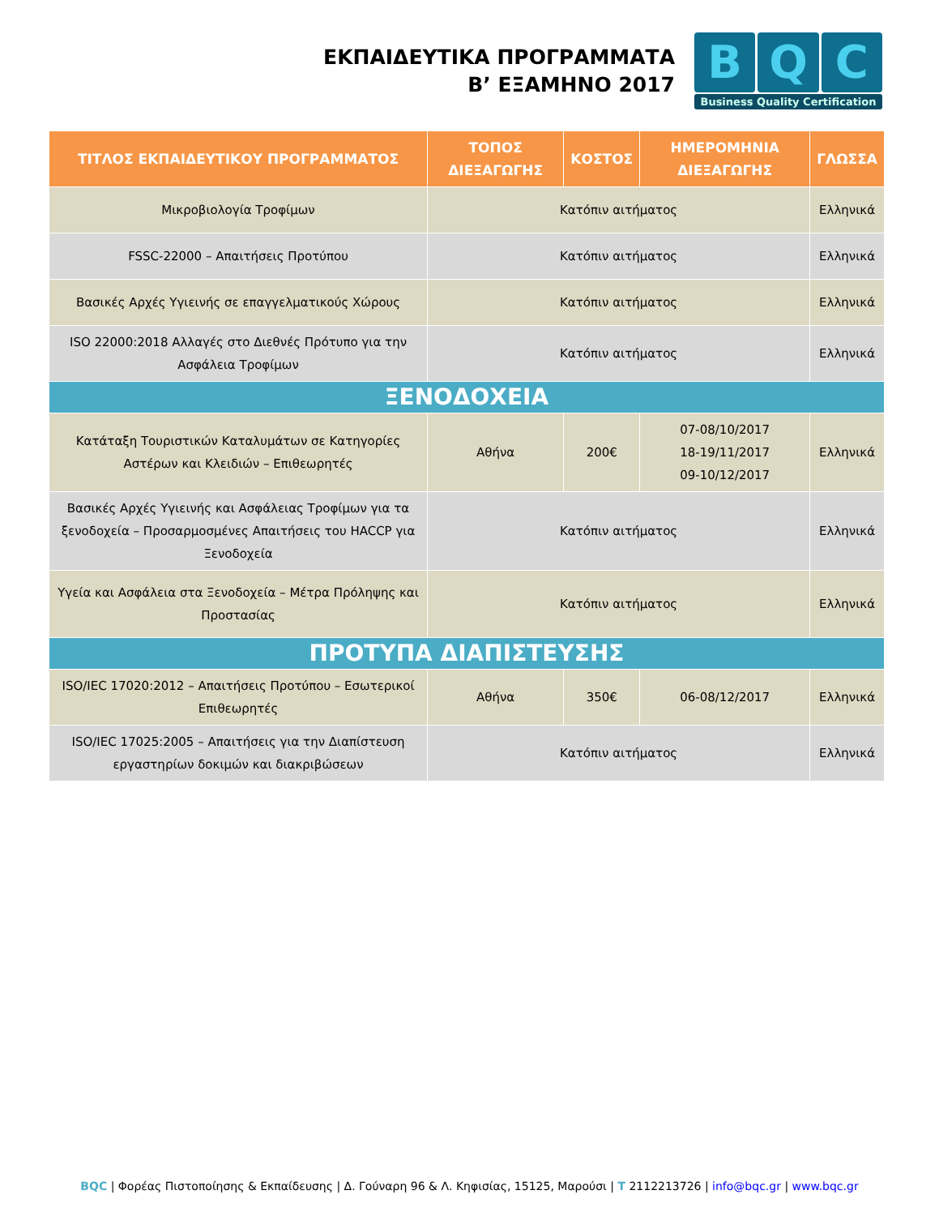ΕΚΠΑΙΔΕΥΤΙΚΑ ΠΡΟΓΡΑΜΜΑΤΑ
Β’ ΕΞΑΜΗΝΟ 2017
B Q C
Business Quality Certification
| ΤΙΤΛΟΣ ΕΚΠΑΙΔΕΥΤΙΚΟΥ ΠΡΟΓΡΑΜΜΑΤΟΣ | ΤΟΠΟΣ ΔΙΕΞΑΓΩΓΗΣ | ΚΟΣΤΟΣ | ΗΜΕΡΟΜΗΝΙΑ ΔΙΕΞΑΓΩΓΗΣ | ΓΛΩΣΣΑ |
| --- | --- | --- | --- | --- |
| Μικροβιολογία Τροφίμων | Κατόπιν αιτήματος | | | Ελληνικά |
| FSSC-22000 – Απαιτήσεις Προτύπου | Κατόπιν αιτήματος | | | Ελληνικά |
| Βασικές Αρχές Υγιεινής σε επαγγελματικούς Χώρους | Κατόπιν αιτήματος | | | Ελληνικά |
| ISO 22000:2018 Αλλαγές στο Διεθνές Πρότυπο για την Ασφάλεια Τροφίμων | Κατόπιν αιτήματος | | | Ελληνικά |
| ΞΕΝΟΔΟΧΕΙΑ | | | | |
| Κατάταξη Τουριστικών Καταλυμάτων σε Κατηγορίες Αστέρων και Κλειδιών – Επιθεωρητές | Αθήνα | 200€ | 07-08/10/2017 18-19/11/2017 09-10/12/2017 | Ελληνικά |
| Βασικές Αρχές Υγιεινής και Ασφάλειας Τροφίμων για τα ξενοδοχεία – Προσαρμοσμένες Απαιτήσεις του HACCP για Ξενοδοχεία | Κατόπιν αιτήματος | | | Ελληνικά |
| Υγεία και Ασφάλεια στα Ξενοδοχεία – Μέτρα Πρόληψης και Προστασίας | Κατόπιν αιτήματος | | | Ελληνικά |
| ΠΡΟΤΥΠΑ ΔΙΑΠΙΣΤΕΥΣΗΣ | | | | |
| ISO/IEC 17020:2012 – Απαιτήσεις Προτύπου – Εσωτερικοί Επιθεωρητές | Αθήνα | 350€ | 06-08/12/2017 | Ελληνικά |
| ISO/IEC 17025:2005 – Απαιτήσεις για την Διαπίστευση εργαστηρίων δοκιμών και διακριβώσεων | Κατόπιν αιτήματος | | | Ελληνικά |
BQC | Φορέας Πιστοποίησης & Εκπαίδευσης | Δ. Γούναρη 96 & Λ. Κηφισίας, 15125, Μαρούσι | T 2112213726 | info@bqc.gr | www.bqc.gr